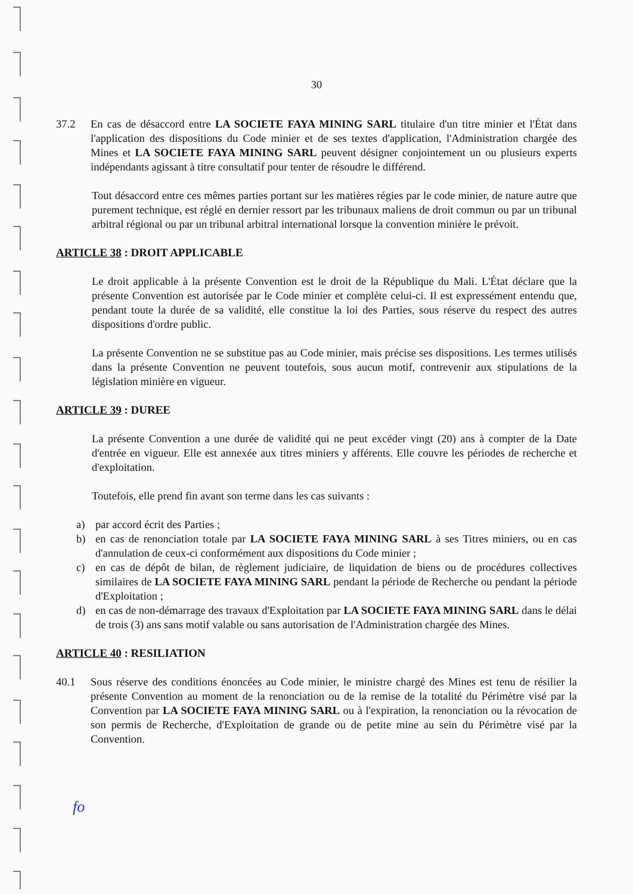30
37.2
En cas de désaccord entre LA SOCIETE FAYA MINING SARL titulaire d'un titre minier et l'État dans l'application des dispositions du Code minier et de ses textes d'application, l'Administration chargée des Mines et LA SOCIETE FAYA MINING SARL peuvent désigner conjointement un ou plusieurs experts indépendants agissant à titre consultatif pour tenter de résoudre le différend.
Tout désaccord entre ces mêmes parties portant sur les matières régies par le code minier, de nature autre que purement technique, est réglé en dernier ressort par les tribunaux maliens de droit commun ou par un tribunal arbitral régional ou par un tribunal arbitral international lorsque la convention minière le prévoit.
ARTICLE 38 : DROIT APPLICABLE
Le droit applicable à la présente Convention est le droit de la République du Mali. L'État déclare que la présente Convention est autorisée par le Code minier et complète celui-ci. Il est expressément entendu que, pendant toute la durée de sa validité, elle constitue la loi des Parties, sous réserve du respect des autres dispositions d'ordre public.
La présente Convention ne se substitue pas au Code minier, mais précise ses dispositions. Les termes utilisés dans la présente Convention ne peuvent toutefois, sous aucun motif, contrevenir aux stipulations de la législation minière en vigueur.
ARTICLE 39 : DUREE
La présente Convention a une durée de validité qui ne peut excéder vingt (20) ans à compter de la Date d'entrée en vigueur. Elle est annexée aux titres miniers y afférents. Elle couvre les périodes de recherche et d'exploitation.
Toutefois, elle prend fin avant son terme dans les cas suivants :
a)
par accord écrit des Parties ;
b)
en cas de renonciation totale par LA SOCIETE FAYA MINING SARL à ses Titres miniers, ou en cas d'annulation de ceux-ci conformément aux dispositions du Code minier ;
c)
en cas de dépôt de bilan, de règlement judiciaire, de liquidation de biens ou de procédures collectives similaires de LA SOCIETE FAYA MINING SARL pendant la période de Recherche ou pendant la période d'Exploitation ;
d)
en cas de non-démarrage des travaux d'Exploitation par LA SOCIETE FAYA MINING SARL dans le délai de trois (3) ans sans motif valable ou sans autorisation de l'Administration chargée des Mines.
ARTICLE 40 : RESILIATION
40.1
Sous réserve des conditions énoncées au Code minier, le ministre chargé des Mines est tenu de résilier la présente Convention au moment de la renonciation ou de la remise de la totalité du Périmètre visé par la Convention par LA SOCIETE FAYA MINING SARL ou à l'expiration, la renonciation ou la révocation de son permis de Recherche, d'Exploitation de grande ou de petite mine au sein du Périmètre visé par la Convention.
fo